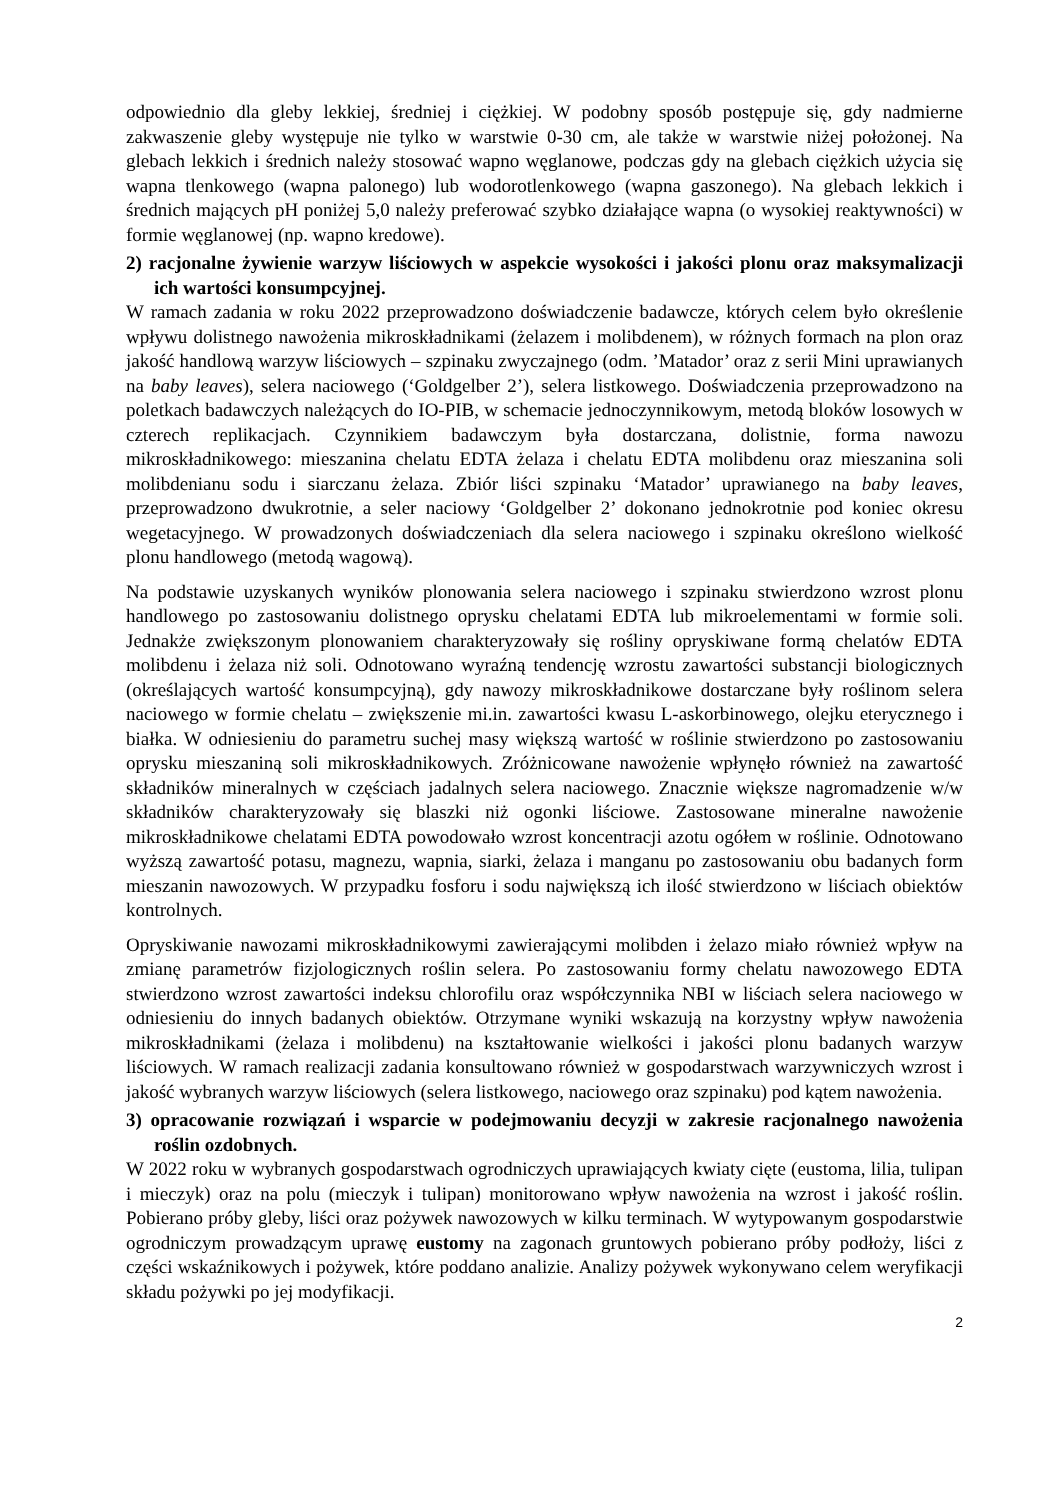odpowiednio dla gleby lekkiej, średniej i ciężkiej. W podobny sposób postępuje się, gdy nadmierne zakwaszenie gleby występuje nie tylko w warstwie 0-30 cm, ale także w warstwie niżej położonej. Na glebach lekkich i średnich należy stosować wapno węglanowe, podczas gdy na glebach ciężkich użycia się wapna tlenkowego (wapna palonego) lub wodorotlenkowego (wapna gaszonego). Na glebach lekkich i średnich mających pH poniżej 5,0 należy preferować szybko działające wapna (o wysokiej reaktywności) w formie węglanowej (np. wapno kredowe).
2) racjonalne żywienie warzyw liściowych w aspekcie wysokości i jakości plonu oraz maksymalizacji ich wartości konsumpcyjnej.
W ramach zadania w roku 2022 przeprowadzono doświadczenie badawcze, których celem było określenie wpływu dolistnego nawożenia mikroskładnikami (żelazem i molibdenem), w różnych formach na plon oraz jakość handlową warzyw liściowych – szpinaku zwyczajnego (odm. ’Matador’ oraz z serii Mini uprawianych na baby leaves), selera naciowego (‘Goldgelber 2’), selera listkowego. Doświadczenia przeprowadzono na poletkach badawczych należących do IO-PIB, w schemacie jednoczynnikowym, metodą bloków losowych w czterech replikacjach. Czynnikiem badawczym była dostarczana, dolistnie, forma nawozu mikroskładnikowego: mieszanina chelatu EDTA żelaza i chelatu EDTA molibdenu oraz mieszanina soli molibdenianu sodu i siarczanu żelaza. Zbiór liści szpinaku ‘Matador’ uprawianego na baby leaves, przeprowadzono dwukrotnie, a seler naciowy ‘Goldgelber 2’ dokonano jednokrotnie pod koniec okresu wegetacyjnego. W prowadzonych doświadczeniach dla selera naciowego i szpinaku określono wielkość plonu handlowego (metodą wagową).
Na podstawie uzyskanych wyników plonowania selera naciowego i szpinaku stwierdzono wzrost plonu handlowego po zastosowaniu dolistnego oprysku chelatami EDTA lub mikroelementami w formie soli. Jednakże zwiększonym plonowaniem charakteryzowały się rośliny opryskiwane formą chelatów EDTA molibdenu i żelaza niż soli. Odnotowano wyraźną tendencję wzrostu zawartości substancji biologicznych (określających wartość konsumpcyjną), gdy nawozy mikroskładnikowe dostarczane były roślinom selera naciowego w formie chelatu – zwiększenie mi.in. zawartości kwasu L-askorbinowego, olejku eterycznego i białka. W odniesieniu do parametru suchej masy większą wartość w roślinie stwierdzono po zastosowaniu oprysku mieszaniną soli mikroskładnikowych. Zróżnicowane nawożenie wpłynęło również na zawartość składników mineralnych w częściach jadalnych selera naciowego. Znacznie większe nagromadzenie w/w składników charakteryzowały się blaszki niż ogonki liściowe. Zastosowane mineralne nawożenie mikroskładnikowe chelatami EDTA powodowało wzrost koncentracji azotu ogółem w roślinie. Odnotowano wyższą zawartość potasu, magnezu, wapnia, siarki, żelaza i manganu po zastosowaniu obu badanych form mieszanin nawozowych. W przypadku fosforu i sodu największą ich ilość stwierdzono w liściach obiektów kontrolnych.
Opryskiwanie nawozami mikroskładnikowymi zawierającymi molibden i żelazo miało również wpływ na zmianę parametrów fizjologicznych roślin selera. Po zastosowaniu formy chelatu nawozowego EDTA stwierdzono wzrost zawartości indeksu chlorofilu oraz współczynnika NBI w liściach selera naciowego w odniesieniu do innych badanych obiektów. Otrzymane wyniki wskazują na korzystny wpływ nawożenia mikroskładnikami (żelaza i molibdenu) na kształtowanie wielkości i jakości plonu badanych warzyw liściowych. W ramach realizacji zadania konsultowano również w gospodarstwach warzywniczych wzrost i jakość wybranych warzyw liściowych (selera listkowego, naciowego oraz szpinaku) pod kątem nawożenia.
3) opracowanie rozwiązań i wsparcie w podejmowaniu decyzji w zakresie racjonalnego nawożenia roślin ozdobnych.
W 2022 roku w wybranych gospodarstwach ogrodniczych uprawiających kwiaty cięte (eustoma, lilia, tulipan i mieczyk) oraz na polu (mieczyk i tulipan) monitorowano wpływ nawożenia na wzrost i jakość roślin. Pobierano próby gleby, liści oraz pożywek nawozowych w kilku terminach. W wytypowanym gospodarstwie ogrodniczym prowadzącym uprawę eustomy na zagonach gruntowych pobierano próby podłoży, liści z części wskaźnikowych i pożywek, które poddano analizie. Analizy pożywek wykonywano celem weryfikacji składu pożywki po jej modyfikacji.
2